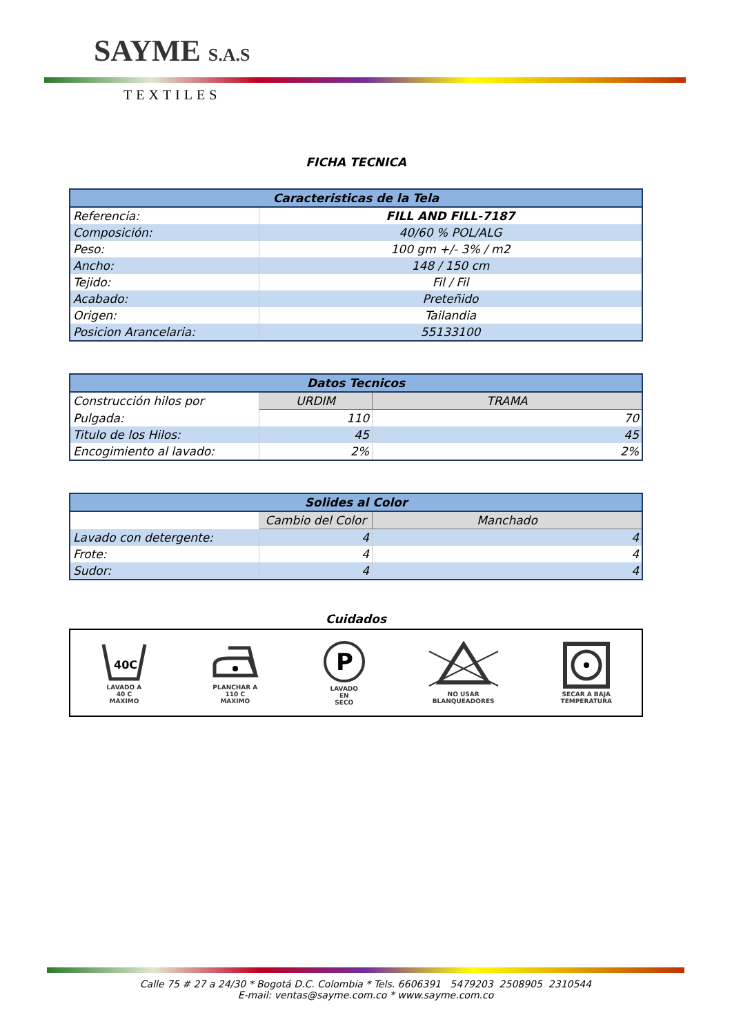SAYME S.A.S
TEXTILES
FICHA TECNICA
| Caracteristicas de la Tela | |
| --- | --- |
| Referencia: | FILL AND FILL-7187 |
| Composición: | 40/60 % POL/ALG |
| Peso: | 100 gm +/- 3% / m2 |
| Ancho: | 148 / 150 cm |
| Tejido: | Fil / Fil |
| Acabado: | Preteñido |
| Origen: | Tailandia |
| Posicion Arancelaria: | 55133100 |
| Datos Tecnicos | | |
| --- | --- | --- |
| Construcción hilos por | URDIM | TRAMA |
| Pulgada: | 110 | 70 |
| Titulo de los Hilos: | 45 | 45 |
| Encogimiento al lavado: | 2% | 2% |
| Solides al Color | | |
| --- | --- | --- |
| | Cambio del Color | Manchado |
| Lavado con detergente: | 4 | 4 |
| Frote: | 4 | 4 |
| Sudor: | 4 | 4 |
Cuidados
40C
LAVADO A
40 C
MAXIMO
PLANCHAR A
110 C
MAXIMO
P
LAVADO
EN
SECO
NO USAR
BLANQUEADORES
SECAR A BAJA
TEMPERATURA
Calle 75 # 27 a 24/30 * Bogotá D.C. Colombia * Tels. 6606391 5479203 2508905 2310544
E-mail: ventas@sayme.com.co * www.sayme.com.co